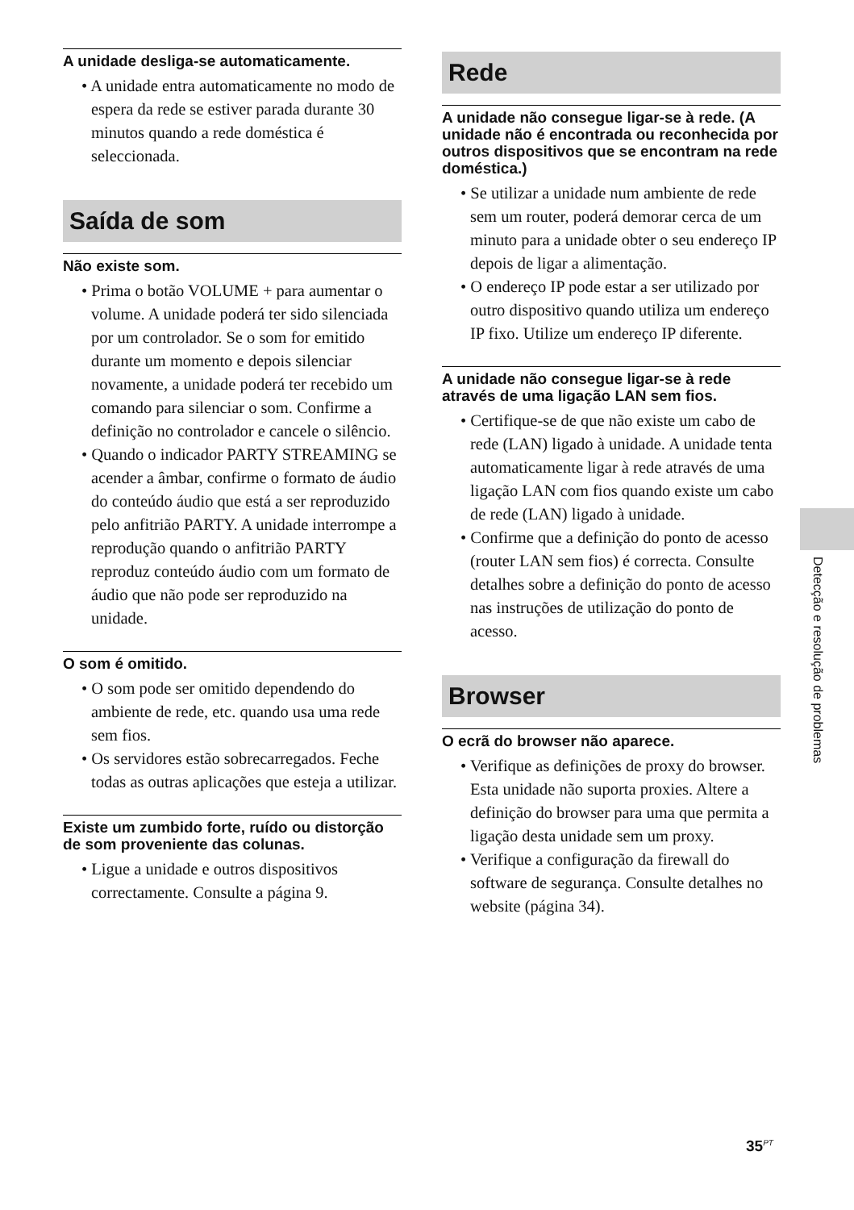A unidade desliga-se automaticamente.
• A unidade entra automaticamente no modo de espera da rede se estiver parada durante 30 minutos quando a rede doméstica é seleccionada.
Saída de som
Não existe som.
• Prima o botão VOLUME + para aumentar o volume. A unidade poderá ter sido silenciada por um controlador. Se o som for emitido durante um momento e depois silenciar novamente, a unidade poderá ter recebido um comando para silenciar o som. Confirme a definição no controlador e cancele o silêncio.
• Quando o indicador PARTY STREAMING se acender a âmbar, confirme o formato de áudio do conteúdo áudio que está a ser reproduzido pelo anfitrião PARTY. A unidade interrompe a reprodução quando o anfitrião PARTY reproduz conteúdo áudio com um formato de áudio que não pode ser reproduzido na unidade.
O som é omitido.
• O som pode ser omitido dependendo do ambiente de rede, etc. quando usa uma rede sem fios.
• Os servidores estão sobrecarregados. Feche todas as outras aplicações que esteja a utilizar.
Existe um zumbido forte, ruído ou distorção de som proveniente das colunas.
• Ligue a unidade e outros dispositivos correctamente. Consulte a página 9.
Rede
A unidade não consegue ligar-se à rede. (A unidade não é encontrada ou reconhecida por outros dispositivos que se encontram na rede doméstica.)
• Se utilizar a unidade num ambiente de rede sem um router, poderá demorar cerca de um minuto para a unidade obter o seu endereço IP depois de ligar a alimentação.
• O endereço IP pode estar a ser utilizado por outro dispositivo quando utiliza um endereço IP fixo. Utilize um endereço IP diferente.
A unidade não consegue ligar-se à rede através de uma ligação LAN sem fios.
• Certifique-se de que não existe um cabo de rede (LAN) ligado à unidade. A unidade tenta automaticamente ligar à rede através de uma ligação LAN com fios quando existe um cabo de rede (LAN) ligado à unidade.
• Confirme que a definição do ponto de acesso (router LAN sem fios) é correcta. Consulte detalhes sobre a definição do ponto de acesso nas instruções de utilização do ponto de acesso.
Browser
O ecrã do browser não aparece.
• Verifique as definições de proxy do browser. Esta unidade não suporta proxies. Altere a definição do browser para uma que permita a ligação desta unidade sem um proxy.
• Verifique a configuração da firewall do software de segurança. Consulte detalhes no website (página 34).
Detecção e resolução de problemas
35<sup>PT</sup>